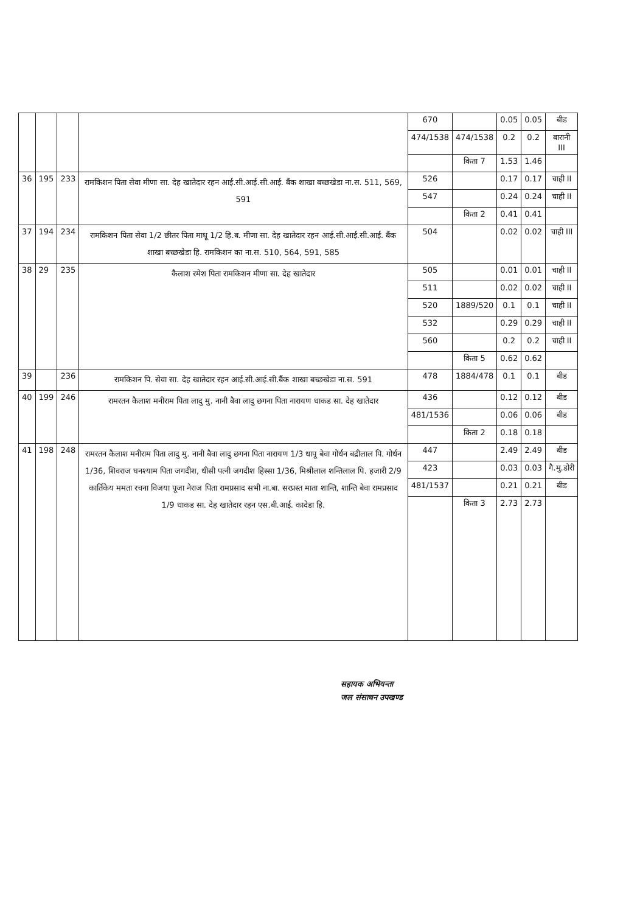| | | | | 670 | | 0.05 | 0.05 | बीड |
| | | | | 474/1538 | 474/1538 | 0.2 | 0.2 | बारानी III |
| | | | | | किता 7 | 1.53 | 1.46 | |
| 36 | 195 | 233 | रामकिशन पिता सेवा मीणा सा. देह खातेदार रहन आई.सी.आई.सी.आई. बैंक शाखा बच्छखेडा ना.स. 511, 569, 591 | 526 | | 0.17 | 0.17 | चाही II |
| | | | | 547 | | 0.24 | 0.24 | चाही II |
| | | | | | किता 2 | 0.41 | 0.41 | |
| 37 | 194 | 234 | रामकिशन पिता सेवा 1/2 छीतर पिता माधू 1/2 हि.ब. मीणा सा. देह खातेदार रहन आई.सी.आई.सी.आई. बैंक शाखा बच्छखेडा हि. रामकिशन का ना.स. 510, 564, 591, 585 | 504 | | 0.02 | 0.02 | चाही III |
| 38 | 29 | 235 | कैलाश रमेश पिता रामकिशन मीणा सा. देह खातेदार | 505 | | 0.01 | 0.01 | चाही II |
| | | | | 511 | | 0.02 | 0.02 | चाही II |
| | | | | 520 | 1889/520 | 0.1 | 0.1 | चाही II |
| | | | | 532 | | 0.29 | 0.29 | चाही II |
| | | | | 560 | | 0.2 | 0.2 | चाही II |
| | | | | | किता 5 | 0.62 | 0.62 | |
| 39 | | 236 | रामकिशन पि. सेवा सा. देह खातेदार रहन आई.सी.आई.सी.बैंक शाखा बच्छखेडा ना.स. 591 | 478 | 1884/478 | 0.1 | 0.1 | बीड |
| 40 | 199 | 246 | रामरतन कैलाश मनीराम पिता लादु मु. नानी बैवा लादु छगना पिता नारायण धाकड सा. देह खातेदार | 436 | | 0.12 | 0.12 | बीड |
| | | | | 481/1536 | | 0.06 | 0.06 | बीड |
| | | | | | किता 2 | 0.18 | 0.18 | |
| 41 | 198 | 248 | रामरतन कैलाश मनीराम पिता लादु मु. नानी बैवा लादु छगना पिता नारायण 1/3 धापू बेवा गोर्धन बद्रीलाल पि. गोर्धन 1/36, शिवराज घनश्याम पिता जगदीश, धीसी पत्नी जगदीश हिस्सा 1/36, मिश्रीलाल शन्तिलाल पि. हजारी 2/9 कार्तिकेय ममता रचना विजया पूजा नेराज पिता रामप्रसाद सभी ना.बा. सरप्रस्त माता शान्ति, शान्ति बेवा रामप्रसाद 1/9 धाकड सा. देह खातेदार रहन एस.बी.आई. कादेडा हि. | 447 | | 2.49 | 2.49 | बीड |
| | | | | 423 | | 0.03 | 0.03 | गै.मु.डोरी |
| | | | | 481/1537 | | 0.21 | 0.21 | बीड |
| | | | | | किता 3 | 2.73 | 2.73 | |
सहायक अभियन्ता
जल संसाधन उपखण्ड